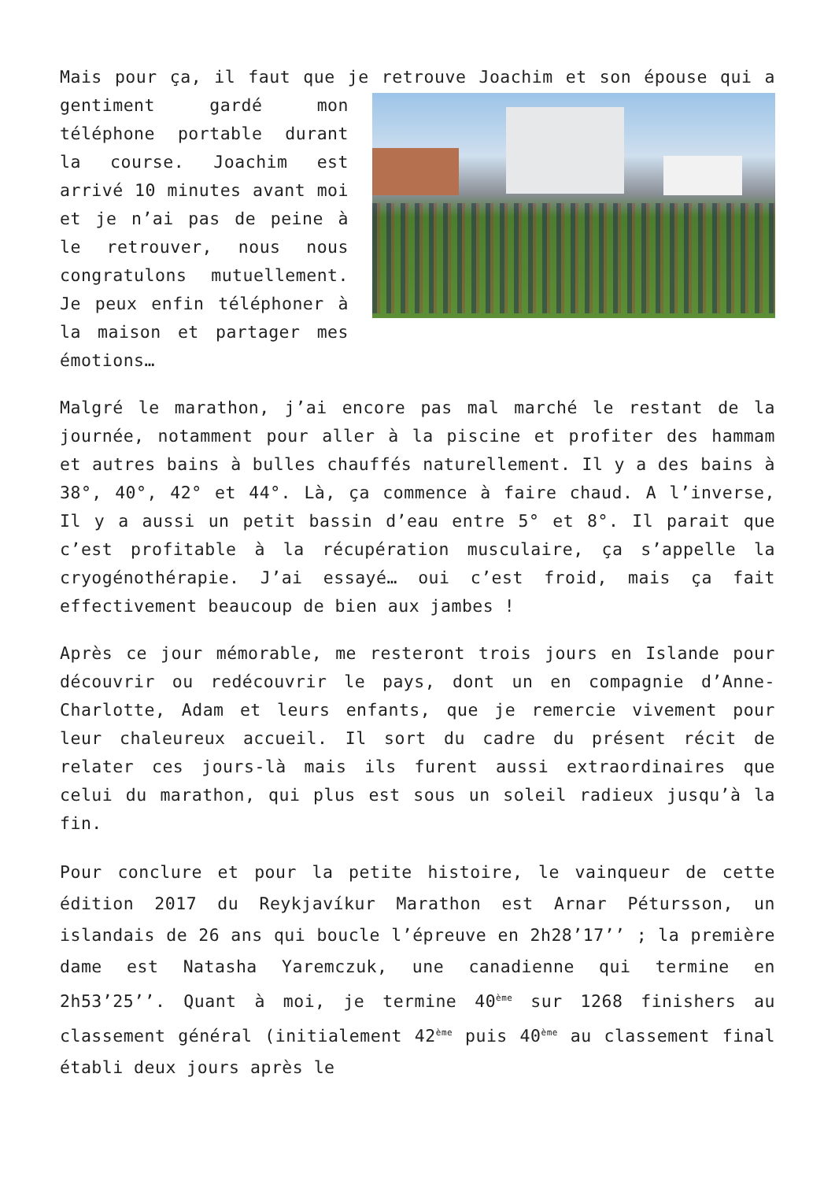Mais pour ça, il faut que je retrouve Joachim et son épouse qui a gentiment gardé mon téléphone portable durant la course. Joachim est arrivé 10 minutes avant moi et je n’ai pas de peine à le retrouver, nous nous congratulons mutuellement. Je peux enfin téléphoner à la maison et partager mes émotions…
Malgré le marathon, j’ai encore pas mal marché le restant de la journée, notamment pour aller à la piscine et profiter des hammam et autres bains à bulles chauffés naturellement. Il y a des bains à 38°, 40°, 42° et 44°. Là, ça commence à faire chaud. A l’inverse, Il y a aussi un petit bassin d’eau entre 5° et 8°. Il parait que c’est profitable à la récupération musculaire, ça s’appelle la cryogénothérapie. J’ai essayé… oui c’est froid, mais ça fait effectivement beaucoup de bien aux jambes !
Après ce jour mémorable, me resteront trois jours en Islande pour découvrir ou redécouvrir le pays, dont un en compagnie d’Anne-Charlotte, Adam et leurs enfants, que je remercie vivement pour leur chaleureux accueil. Il sort du cadre du présent récit de relater ces jours-là mais ils furent aussi extraordinaires que celui du marathon, qui plus est sous un soleil radieux jusqu’à la fin.
Pour conclure et pour la petite histoire, le vainqueur de cette édition 2017 du Reykjavíkur Marathon est Arnar Pétursson, un islandais de 26 ans qui boucle l’épreuve en 2h28’17’’ ; la première dame est Natasha Yaremczuk, une canadienne qui termine en 2h53’25’’. Quant à moi, je termine 40<sup>ème</sup> sur 1268 finishers au classement général (initialement 42<sup>ème</sup> puis 40<sup>ème</sup> au classement final établi deux jours après le